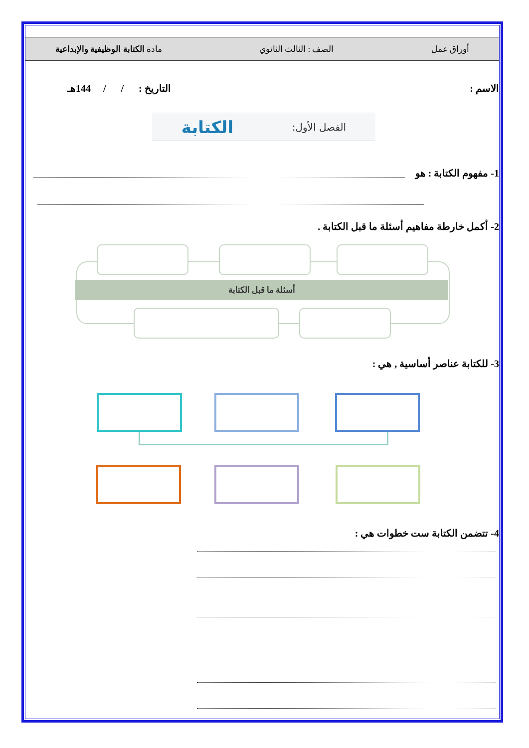أوراق عمل الصف : الثالث الثانوي مادة الكتابة الوظيفية والإبداعية
الاسم :
التاريخ : / / 144هـ
الفصل الأول: الكتابة
1- مفهوم الكتابة : هو
2- أكمل خارطة مفاهيم أسئلة ما قبل الكتابة .
أسئلة ما قبل الكتابة
3- للكتابة عناصر أساسية , هي :
4- تتضمن الكتابة ست خطوات هي :